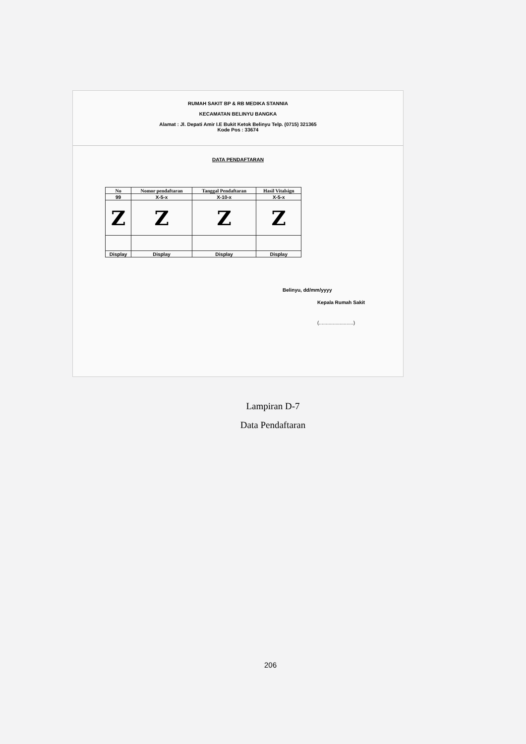RUMAH SAKIT BP & RB MEDIKA STANNIA
KECAMATAN BELINYU BANGKA
Alamat : Jl. Depati Amir I.E Bukit Ketok Belinyu Telp. (0715) 321365
Kode Pos : 33674
DATA PENDAFTARAN
| No | Nomor pendaftaran | Tanggal Pendaftaran | Hasil Vitalsign |
| --- | --- | --- | --- |
| 99 | X-5-x | X-10-x | X-5-x |
| Z | Z | Z | Z |
| Display | Display | Display | Display |
Belinyu, dd/mm/yyyy
Kepala Rumah Sakit
(.........................)
Lampiran D-7
Data Pendaftaran
206